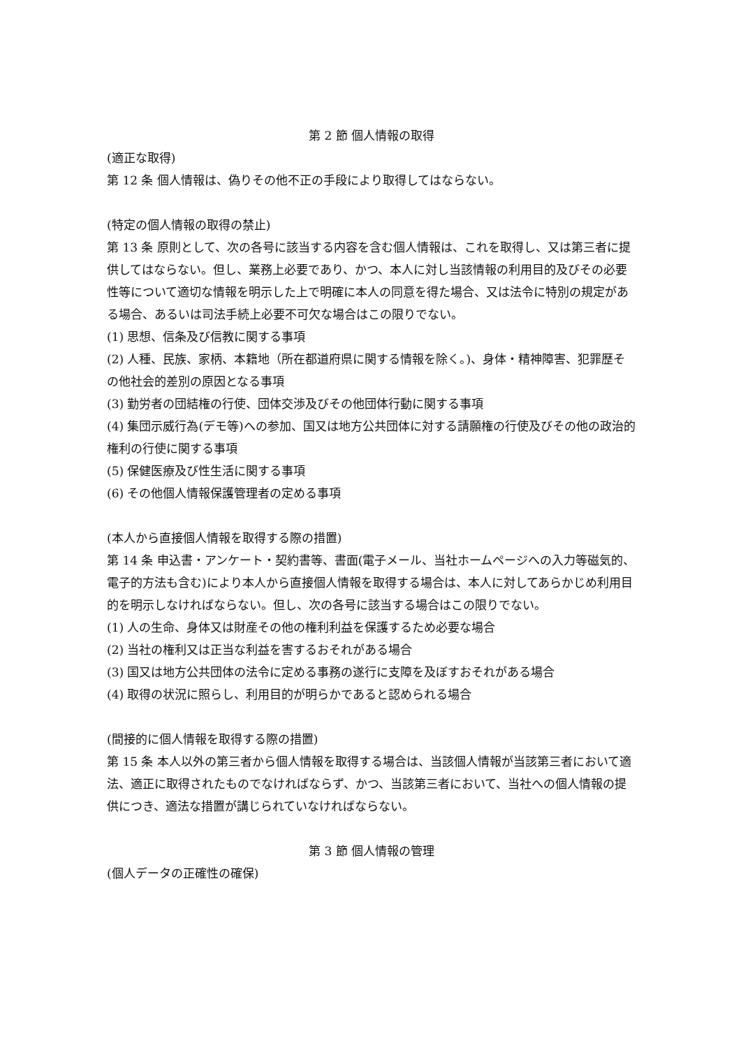第 2 節 個人情報の取得
(適正な取得)
第 12 条 個人情報は、偽りその他不正の手段により取得してはならない。
(特定の個人情報の取得の禁止)
第 13 条 原則として、次の各号に該当する内容を含む個人情報は、これを取得し、又は第三者に提供してはならない。但し、業務上必要であり、かつ、本人に対し当該情報の利用目的及びその必要性等について適切な情報を明示した上で明確に本人の同意を得た場合、又は法令に特別の規定がある場合、あるいは司法手続上必要不可欠な場合はこの限りでない。
(1) 思想、信条及び信教に関する事項
(2) 人種、民族、家柄、本籍地（所在都道府県に関する情報を除く。)、身体・精神障害、犯罪歴その他社会的差別の原因となる事項
(3) 勤労者の団結権の行使、団体交渉及びその他団体行動に関する事項
(4) 集団示威行為(デモ等)への参加、国又は地方公共団体に対する請願権の行使及びその他の政治的権利の行使に関する事項
(5) 保健医療及び性生活に関する事項
(6) その他個人情報保護管理者の定める事項
(本人から直接個人情報を取得する際の措置)
第 14 条 申込書・アンケート・契約書等、書面(電子メール、当社ホームページへの入力等磁気的、電子的方法も含む)により本人から直接個人情報を取得する場合は、本人に対してあらかじめ利用目的を明示しなければならない。但し、次の各号に該当する場合はこの限りでない。
(1) 人の生命、身体又は財産その他の権利利益を保護するため必要な場合
(2) 当社の権利又は正当な利益を害するおそれがある場合
(3) 国又は地方公共団体の法令に定める事務の遂行に支障を及ぼすおそれがある場合
(4) 取得の状況に照らし、利用目的が明らかであると認められる場合
(間接的に個人情報を取得する際の措置)
第 15 条 本人以外の第三者から個人情報を取得する場合は、当該個人情報が当該第三者において適法、適正に取得されたものでなければならず、かつ、当該第三者において、当社への個人情報の提供につき、適法な措置が講じられていなければならない。
第 3 節 個人情報の管理
(個人データの正確性の確保)